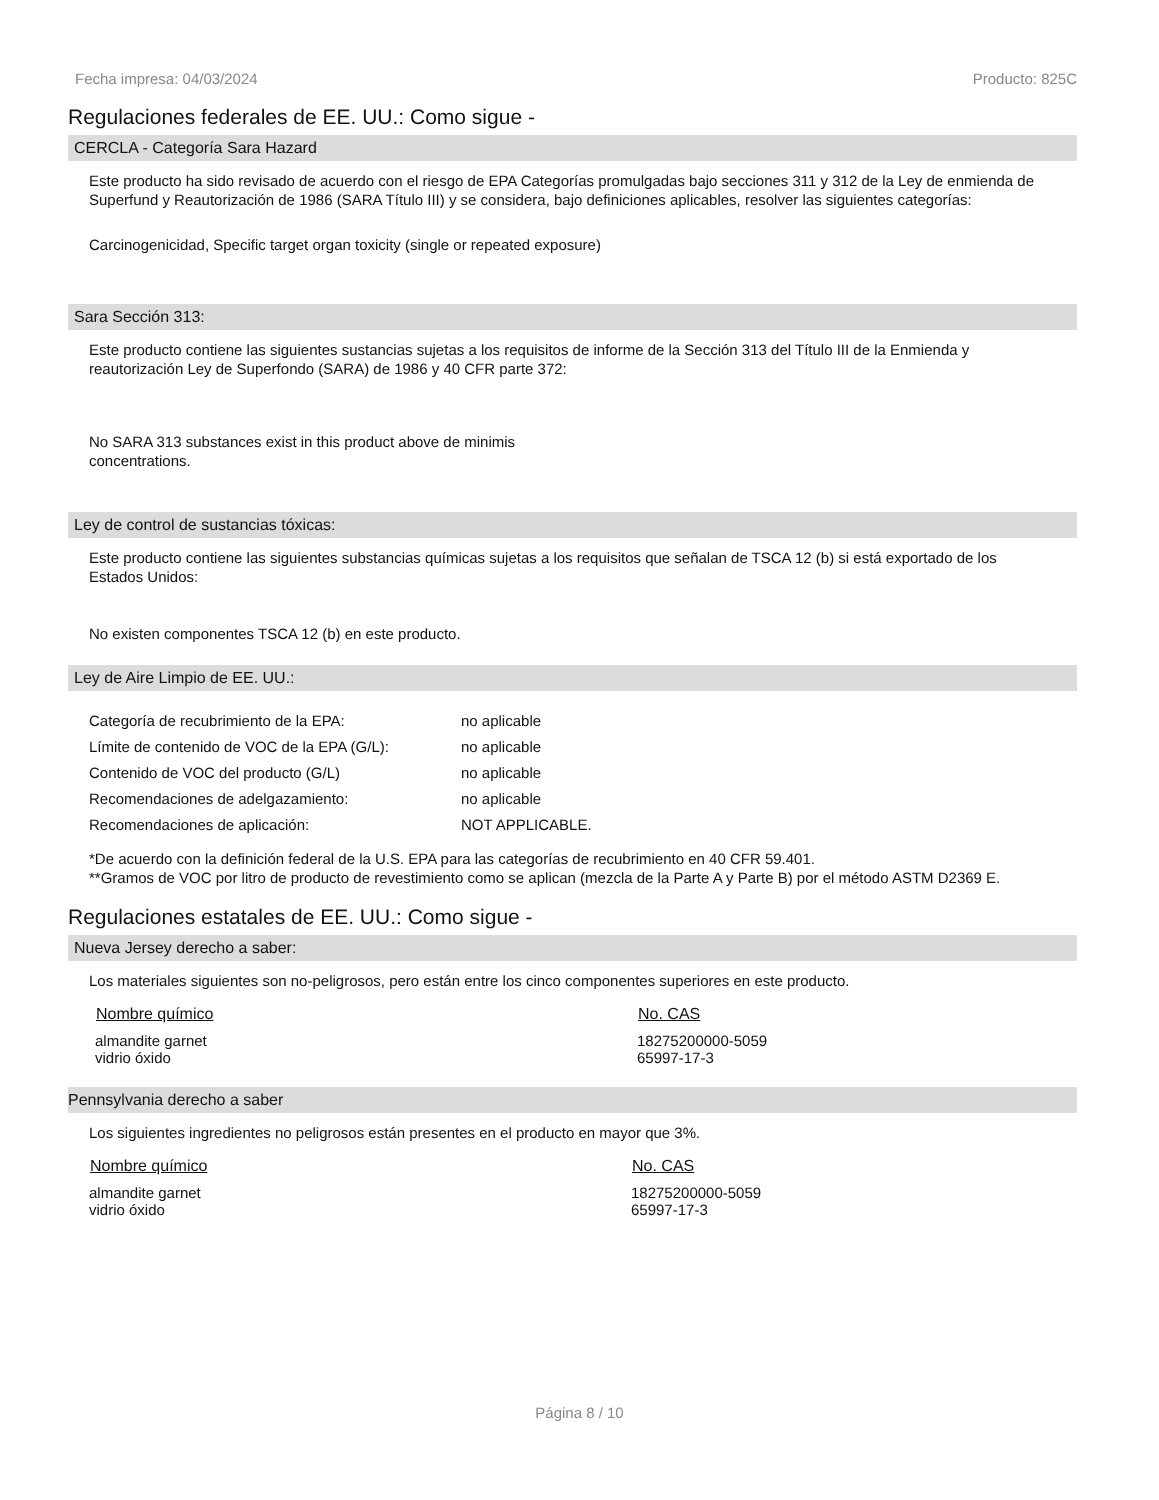Fecha impresa: 04/03/2024 Producto: 825C
Regulaciones federales de EE. UU.: Como sigue -
CERCLA - Categoría Sara Hazard
Este producto ha sido revisado de acuerdo con el riesgo de EPA Categorías promulgadas bajo secciones 311 y 312 de la Ley de enmienda de Superfund y Reautorización de 1986 (SARA Título III) y se considera, bajo definiciones aplicables, resolver las siguientes categorías:
Carcinogenicidad, Specific target organ toxicity (single or repeated exposure)
Sara Sección 313:
Este producto contiene las siguientes sustancias sujetas a los requisitos de informe de la Sección 313 del Título III de la Enmienda y reautorización Ley de Superfondo (SARA) de 1986 y 40 CFR parte 372:
No SARA 313 substances exist in this product above de minimis concentrations.
Ley de control de sustancias tóxicas:
Este producto contiene las siguientes substancias químicas sujetas a los requisitos que señalan de TSCA 12 (b) si está exportado de los Estados Unidos:
No existen componentes TSCA 12 (b) en este producto.
Ley de Aire Limpio de EE. UU.:
| Categoría de recubrimiento de la EPA: | no aplicable |
| Límite de contenido de VOC de la EPA (G/L): | no aplicable |
| Contenido de VOC del producto (G/L) | no aplicable |
| Recomendaciones de adelgazamiento: | no aplicable |
| Recomendaciones de aplicación: | NOT APPLICABLE. |
*De acuerdo con la definición federal de la U.S. EPA para las categorías de recubrimiento en 40 CFR 59.401.
**Gramos de VOC por litro de producto de revestimiento como se aplican (mezcla de la Parte A y Parte B) por el método ASTM D2369 E.
Regulaciones estatales de EE. UU.: Como sigue -
Nueva Jersey derecho a saber:
Los materiales siguientes son no-peligrosos, pero están entre los cinco componentes superiores en este producto.
| Nombre químico | No. CAS |
| --- | --- |
| almandite garnet vidrio óxido | 18275200000-5059 65997-17-3 |
Pennsylvania derecho a saber
Los siguientes ingredientes no peligrosos están presentes en el producto en mayor que 3%.
| Nombre químico | No. CAS |
| --- | --- |
| almandite garnet vidrio óxido | 18275200000-5059 65997-17-3 |
Página 8 / 10